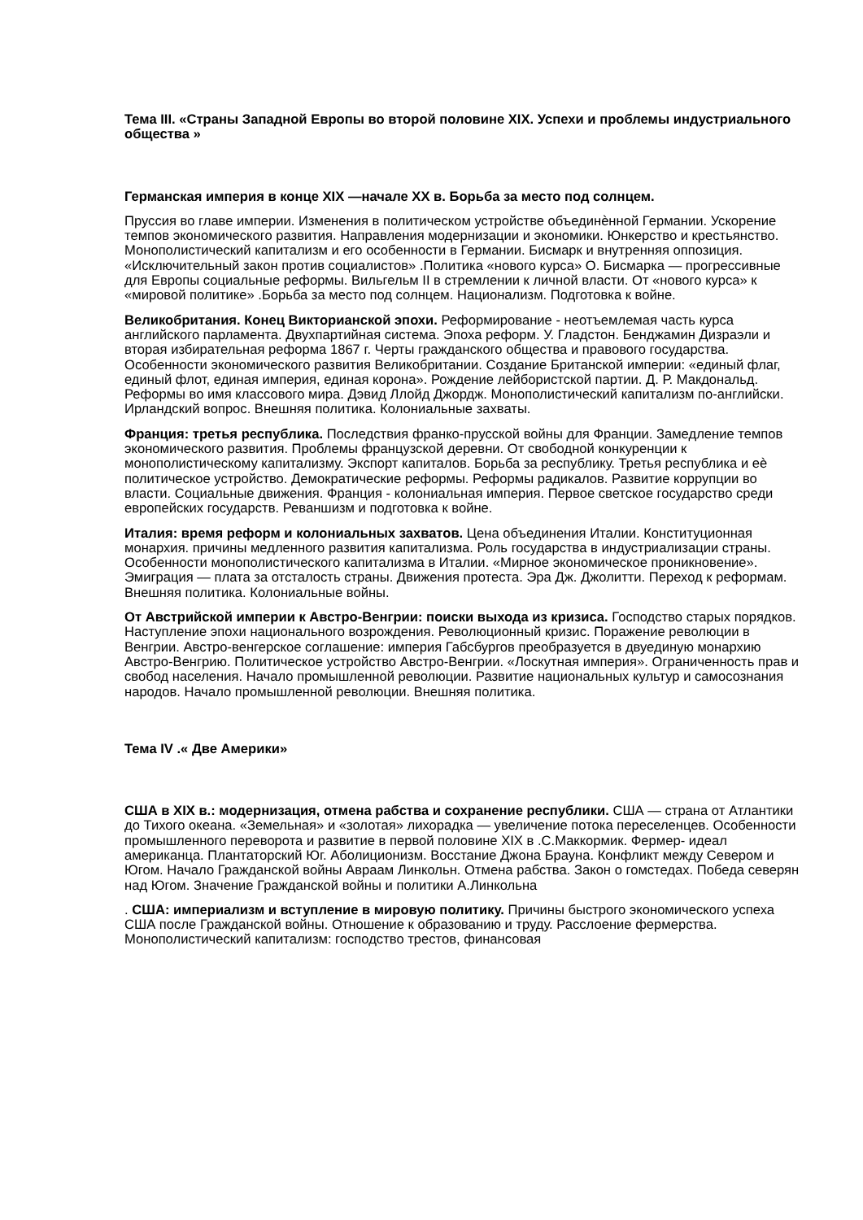Тема III. «Страны Западной Европы во второй половине XIX. Успехи и проблемы индустриального общества »
Германская империя в конце XIX —начале XX в. Борьба за место под солнцем.
Пруссия во главе империи. Изменения в политическом устройстве объединѐнной Германии. Ускорение темпов экономического развития. Направления модернизации и экономики. Юнкерство и крестьянство. Монополистический капитализм и его особенности в Германии. Бисмарк и внутренняя оппозиция. «Исключительный закон против социалистов» .Политика «нового курса» О. Бисмарка — прогрессивные для Европы социальные реформы. Вильгельм II в стремлении к личной власти. От «нового курса» к «мировой политике» .Борьба за место под солнцем. Национализм. Подготовка к войне.
Великобритания. Конец Викторианской эпохи. Реформирование - неотъемлемая часть курса английского парламента. Двухпартийная система. Эпоха реформ. У. Гладстон. Бенджамин Дизраэли и вторая избирательная реформа 1867 г. Черты гражданского общества и правового государства. Особенности экономического развития Великобритании. Создание Британской империи: «единый флаг, единый флот, единая империя, единая корона». Рождение лейбористской партии. Д. Р. Макдональд. Реформы во имя классового мира. Дэвид Ллойд Джордж. Монополистический капитализм по-английски. Ирландский вопрос. Внешняя политика. Колониальные захваты.
Франция: третья республика. Последствия франко-прусской войны для Франции. Замедление темпов экономического развития. Проблемы французской деревни. От свободной конкуренции к монополистическому капитализму. Экспорт капиталов. Борьба за республику. Третья республика и еѐ политическое устройство. Демократические реформы. Реформы радикалов. Развитие коррупции во власти. Социальные движения. Франция - колониальная империя. Первое светское государство среди европейских государств. Реваншизм и подготовка к войне.
Италия: время реформ и колониальных захватов. Цена объединения Италии. Конституционная монархия. причины медленного развития капитализма. Роль государства в индустриализации страны. Особенности монополистического капитализма в Италии. «Мирное экономическое проникновение». Эмиграция — плата за отсталость страны. Движения протеста. Эра Дж. Джолитти. Переход к реформам. Внешняя политика. Колониальные войны.
От Австрийской империи к Австро-Венгрии: поиски выхода из кризиса. Господство старых порядков. Наступление эпохи национального возрождения. Революционный кризис. Поражение революции в Венгрии. Австро-венгерское соглашение: империя Габсбургов преобразуется в двуединую монархию Австро-Венгрию. Политическое устройство Австро-Венгрии. «Лоскутная империя». Ограниченность прав и свобод населения. Начало промышленной революции. Развитие национальных культур и самосознания народов. Начало промышленной революции. Внешняя политика.
Тема IV .« Две Америки»
США в XIX в.: модернизация, отмена рабства и сохранение республики. США — страна от Атлантики до Тихого океана. «Земельная» и «золотая» лихорадка — увеличение потока переселенцев. Особенности промышленного переворота и развитие в первой половине XIX в .С.Маккормик. Фермер- идеал американца. Плантаторский Юг. Аболиционизм. Восстание Джона Брауна. Конфликт между Севером и Югом. Начало Гражданской войны Авраам Линкольн. Отмена рабства. Закон о гомстедах. Победа северян над Югом. Значение Гражданской войны и политики А.Линкольна
. США: империализм и вступление в мировую политику. Причины быстрого экономического успеха США после Гражданской войны. Отношение к образованию и труду. Расслоение фермерства. Монополистический капитализм: господство трестов, финансовая